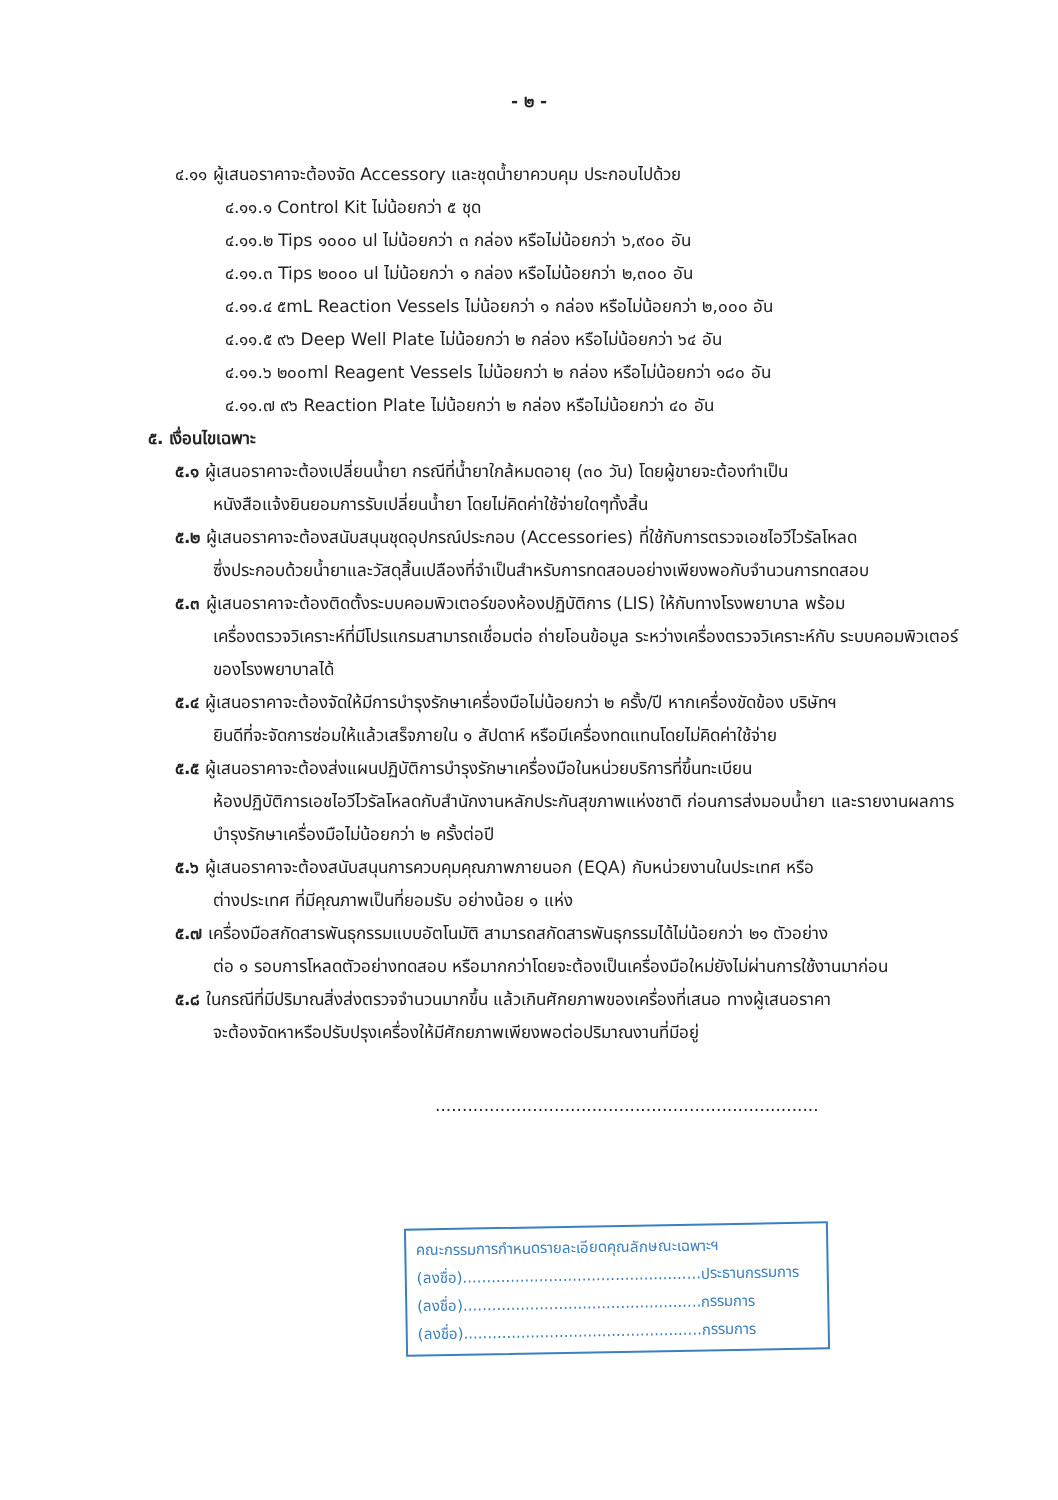- ๒ -
๔.๑๑ ผู้เสนอราคาจะต้องจัด Accessory และชุดน้ำยาควบคุม ประกอบไปด้วย
๔.๑๑.๑ Control Kit ไม่น้อยกว่า ๕ ชุด
๔.๑๑.๒ Tips ๑๐๐๐ ul ไม่น้อยกว่า ๓ กล่อง หรือไม่น้อยกว่า ๖,๙๐๐ อัน
๔.๑๑.๓ Tips ๒๐๐๐ ul ไม่น้อยกว่า ๑ กล่อง หรือไม่น้อยกว่า ๒,๓๐๐ อัน
๔.๑๑.๔ ๕mL Reaction Vessels ไม่น้อยกว่า ๑ กล่อง หรือไม่น้อยกว่า ๒,๐๐๐ อัน
๔.๑๑.๕ ๙๖ Deep Well Plate ไม่น้อยกว่า ๒ กล่อง หรือไม่น้อยกว่า ๖๔ อัน
๔.๑๑.๖ ๒๐๐ml Reagent Vessels ไม่น้อยกว่า ๒ กล่อง หรือไม่น้อยกว่า ๑๘๐ อัน
๔.๑๑.๗ ๙๖ Reaction Plate ไม่น้อยกว่า ๒ กล่อง หรือไม่น้อยกว่า ๔๐ อัน
๕. เงื่อนไขเฉพาะ
๕.๑ ผู้เสนอราคาจะต้องเปลี่ยนน้ำยา กรณีที่น้ำยาใกล้หมดอายุ (๓๐ วัน) โดยผู้ขายจะต้องทำเป็น
หนังสือแจ้งยินยอมการรับเปลี่ยนน้ำยา โดยไม่คิดค่าใช้จ่ายใดๆทั้งสิ้น
๕.๒ ผู้เสนอราคาจะต้องสนับสนุนชุดอุปกรณ์ประกอบ (Accessories) ที่ใช้กับการตรวจเอชไอวีไวรัลโหลด
ซึ่งประกอบด้วยน้ำยาและวัสดุสิ้นเปลืองที่จำเป็นสำหรับการทดสอบอย่างเพียงพอกับจำนวนการทดสอบ
๕.๓ ผู้เสนอราคาจะต้องติดตั้งระบบคอมพิวเตอร์ของห้องปฏิบัติการ (LIS) ให้กับทางโรงพยาบาล พร้อม
เครื่องตรวจวิเคราะห์ที่มีโปรแกรมสามารถเชื่อมต่อ ถ่ายโอนข้อมูล ระหว่างเครื่องตรวจวิเคราะห์กับ ระบบคอมพิวเตอร์ของโรงพยาบาลได้
๕.๔ ผู้เสนอราคาจะต้องจัดให้มีการบำรุงรักษาเครื่องมือไม่น้อยกว่า ๒ ครั้ง/ปี หากเครื่องขัดข้อง บริษัทฯ
ยินดีที่จะจัดการซ่อมให้แล้วเสร็จภายใน ๑ สัปดาห์ หรือมีเครื่องทดแทนโดยไม่คิดค่าใช้จ่าย
๕.๕ ผู้เสนอราคาจะต้องส่งแผนปฏิบัติการบำรุงรักษาเครื่องมือในหน่วยบริการที่ขึ้นทะเบียน
ห้องปฏิบัติการเอชไอวีไวรัลโหลดกับสำนักงานหลักประกันสุขภาพแห่งชาติ ก่อนการส่งมอบน้ำยา และรายงานผลการบำรุงรักษาเครื่องมือไม่น้อยกว่า ๒ ครั้งต่อปี
๕.๖ ผู้เสนอราคาจะต้องสนับสนุนการควบคุมคุณภาพภายนอก (EQA) กับหน่วยงานในประเทศ หรือ
ต่างประเทศ ที่มีคุณภาพเป็นที่ยอมรับ อย่างน้อย ๑ แห่ง
๕.๗ เครื่องมือสกัดสารพันธุกรรมแบบอัตโนมัติ สามารถสกัดสารพันธุกรรมได้ไม่น้อยกว่า ๒๑ ตัวอย่าง
ต่อ ๑ รอบการโหลดตัวอย่างทดสอบ หรือมากกว่าโดยจะต้องเป็นเครื่องมือใหม่ยังไม่ผ่านการใช้งานมาก่อน
๕.๘ ในกรณีที่มีปริมาณสิ่งส่งตรวจจำนวนมากขึ้น แล้วเกินศักยภาพของเครื่องที่เสนอ ทางผู้เสนอราคา
จะต้องจัดหาหรือปรับปรุงเครื่องให้มีศักยภาพเพียงพอต่อปริมาณงานที่มีอยู่
.......................................................................
คณะกรรมการกำหนดรายละเอียดคุณลักษณะเฉพาะฯ
(ลงชื่อ)..................................................ประธานกรรมการ
(ลงชื่อ)..................................................กรรมการ
(ลงชื่อ)..................................................กรรมการ